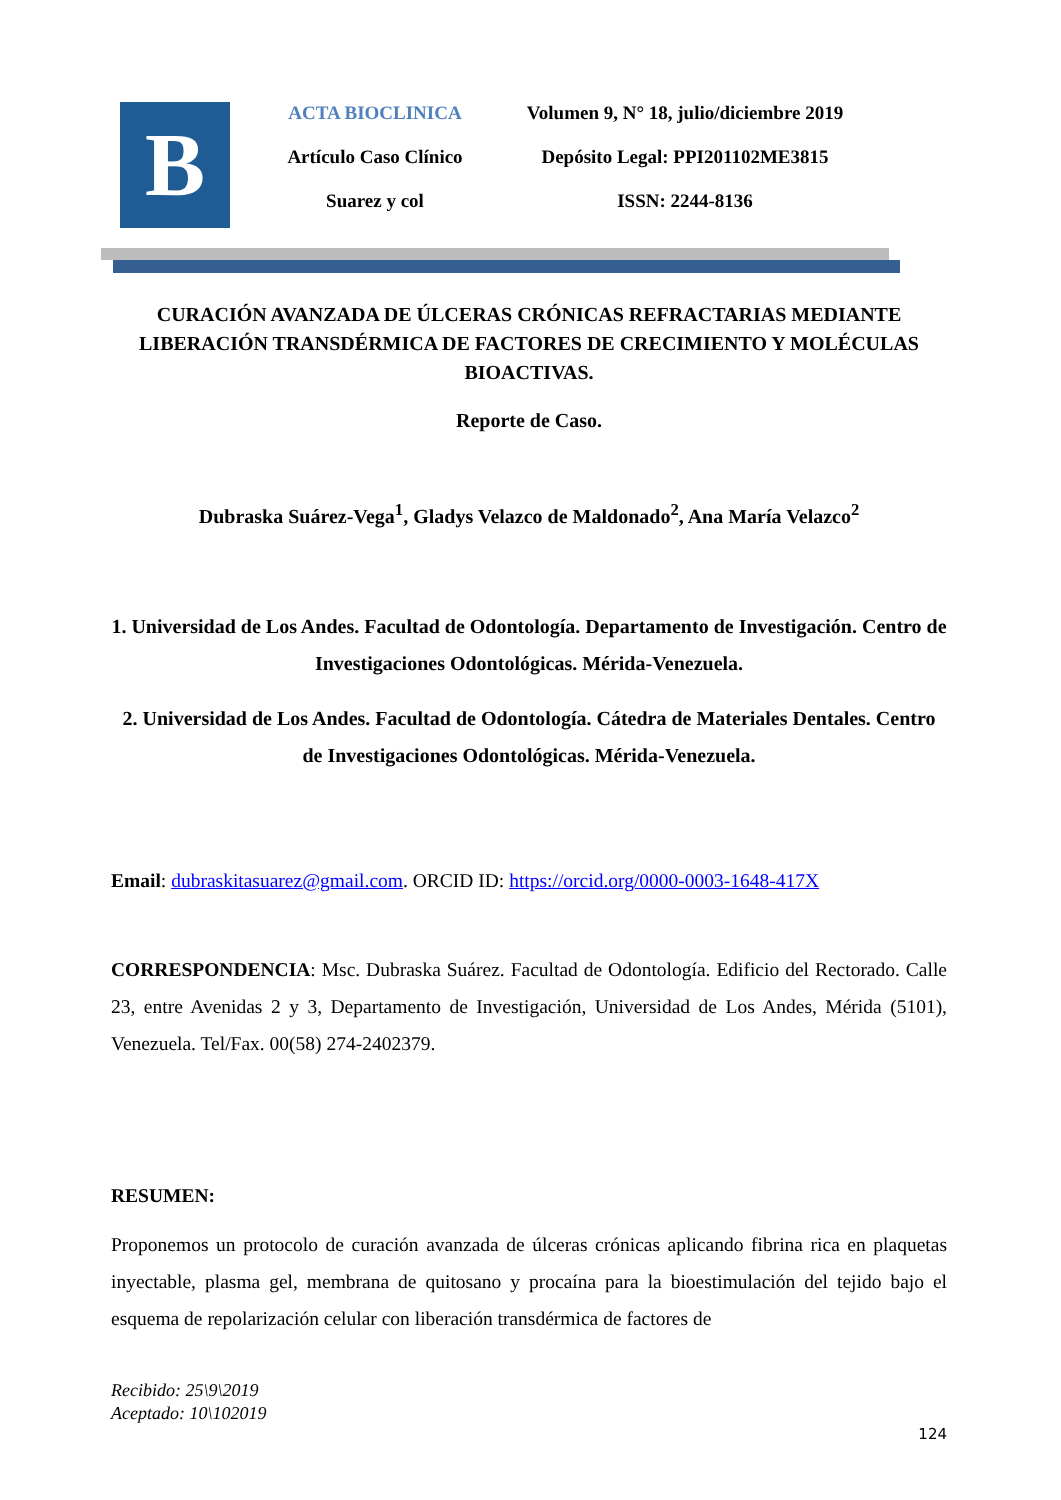B
ACTA BIOCLINICA
Artículo Caso Clínico
Suarez y col
Volumen 9, N° 18, julio/diciembre 2019
Depósito Legal: PPI201102ME3815
ISSN: 2244-8136
CURACIÓN AVANZADA DE ÚLCERAS CRÓNICAS REFRACTARIAS MEDIANTE LIBERACIÓN TRANSDÉRMICA DE FACTORES DE CRECIMIENTO Y MOLÉCULAS BIOACTIVAS.
Reporte de Caso.
Dubraska Suárez-Vega<sup>1</sup>, Gladys Velazco de Maldonado<sup>2</sup>, Ana María Velazco<sup>2</sup>
1. Universidad de Los Andes. Facultad de Odontología. Departamento de Investigación. Centro de Investigaciones Odontológicas. Mérida-Venezuela.
2. Universidad de Los Andes. Facultad de Odontología. Cátedra de Materiales Dentales. Centro de Investigaciones Odontológicas. Mérida-Venezuela.
Email: dubraskitasuarez@gmail.com. ORCID ID: https://orcid.org/0000-0003-1648-417X
CORRESPONDENCIA: Msc. Dubraska Suárez. Facultad de Odontología. Edificio del Rectorado. Calle 23, entre Avenidas 2 y 3, Departamento de Investigación, Universidad de Los Andes, Mérida (5101), Venezuela. Tel/Fax. 00(58) 274-2402379.
RESUMEN:
Proponemos un protocolo de curación avanzada de úlceras crónicas aplicando fibrina rica en plaquetas inyectable, plasma gel, membrana de quitosano y procaína para la bioestimulación del tejido bajo el esquema de repolarización celular con liberación transdérmica de factores de
Recibido: 25\9\2019
Aceptado: 10\102019
124